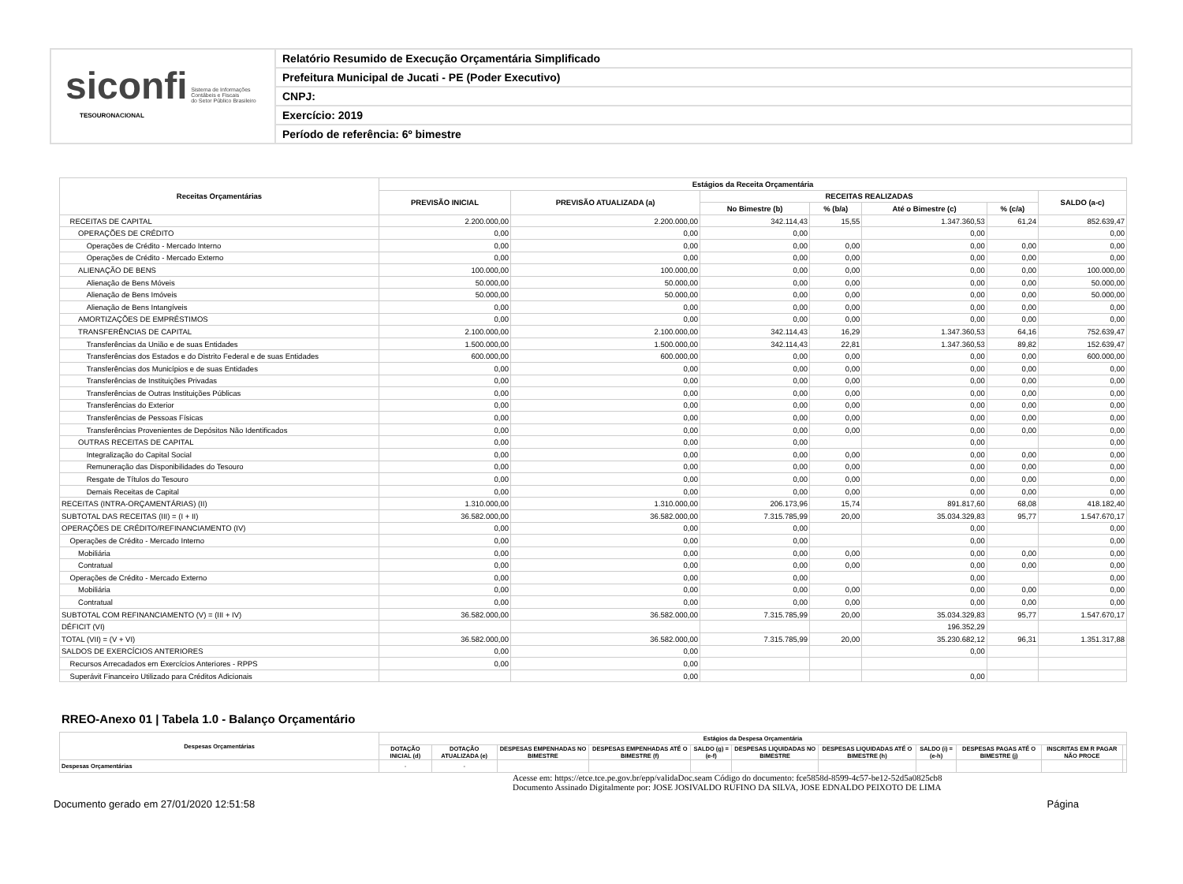siconfi Sistema de Informações
Contábeis e Fiscais
do Setor Público Brasileiro
TESOURONACIONAL
Relatório Resumido de Execução Orçamentária Simplificado
Prefeitura Municipal de Jucati - PE (Poder Executivo)
CNPJ:
Exercício: 2019
Período de referência: 6º bimestre
| Receitas Orçamentárias | Estágios da Receita Orçamentária | | | | | | |
| --- | --- | --- | --- | --- | --- | --- | --- |
| | PREVISÃO INICIAL | PREVISÃO ATUALIZADA (a) | RECEITAS REALIZADAS | | | | SALDO (a-c) |
| | | | No Bimestre (b) | % (b/a) | Até o Bimestre (c) | % (c/a) | |
| RECEITAS DE CAPITAL | 2.200.000,00 | 2.200.000,00 | 342.114,43 | 15,55 | 1.347.360,53 | 61,24 | 852.639,47 |
| OPERAÇÕES DE CRÉDITO | 0,00 | 0,00 | 0,00 | | 0,00 | | 0,00 |
| Operações de Crédito - Mercado Interno | 0,00 | 0,00 | 0,00 | 0,00 | 0,00 | 0,00 | 0,00 |
| Operações de Crédito - Mercado Externo | 0,00 | 0,00 | 0,00 | 0,00 | 0,00 | 0,00 | 0,00 |
| ALIENAÇÃO DE BENS | 100.000,00 | 100.000,00 | 0,00 | 0,00 | 0,00 | 0,00 | 100.000,00 |
| Alienação de Bens Móveis | 50.000,00 | 50.000,00 | 0,00 | 0,00 | 0,00 | 0,00 | 50.000,00 |
| Alienação de Bens Imóveis | 50.000,00 | 50.000,00 | 0,00 | 0,00 | 0,00 | 0,00 | 50.000,00 |
| Alienação de Bens Intangíveis | 0,00 | 0,00 | 0,00 | 0,00 | 0,00 | 0,00 | 0,00 |
| AMORTIZAÇÕES DE EMPRÉSTIMOS | 0,00 | 0,00 | 0,00 | 0,00 | 0,00 | 0,00 | 0,00 |
| TRANSFERÊNCIAS DE CAPITAL | 2.100.000,00 | 2.100.000,00 | 342.114,43 | 16,29 | 1.347.360,53 | 64,16 | 752.639,47 |
| Transferências da União e de suas Entidades | 1.500.000,00 | 1.500.000,00 | 342.114,43 | 22,81 | 1.347.360,53 | 89,82 | 152.639,47 |
| Transferências dos Estados e do Distrito Federal e de suas Entidades | 600.000,00 | 600.000,00 | 0,00 | 0,00 | 0,00 | 0,00 | 600.000,00 |
| Transferências dos Municípios e de suas Entidades | 0,00 | 0,00 | 0,00 | 0,00 | 0,00 | 0,00 | 0,00 |
| Transferências de Instituições Privadas | 0,00 | 0,00 | 0,00 | 0,00 | 0,00 | 0,00 | 0,00 |
| Transferências de Outras Instituições Públicas | 0,00 | 0,00 | 0,00 | 0,00 | 0,00 | 0,00 | 0,00 |
| Transferências do Exterior | 0,00 | 0,00 | 0,00 | 0,00 | 0,00 | 0,00 | 0,00 |
| Transferências de Pessoas Físicas | 0,00 | 0,00 | 0,00 | 0,00 | 0,00 | 0,00 | 0,00 |
| Transferências Provenientes de Depósitos Não Identificados | 0,00 | 0,00 | 0,00 | 0,00 | 0,00 | 0,00 | 0,00 |
| OUTRAS RECEITAS DE CAPITAL | 0,00 | 0,00 | 0,00 | | 0,00 | | 0,00 |
| Integralização do Capital Social | 0,00 | 0,00 | 0,00 | 0,00 | 0,00 | 0,00 | 0,00 |
| Remuneração das Disponibilidades do Tesouro | 0,00 | 0,00 | 0,00 | 0,00 | 0,00 | 0,00 | 0,00 |
| Resgate de Títulos do Tesouro | 0,00 | 0,00 | 0,00 | 0,00 | 0,00 | 0,00 | 0,00 |
| Demais Receitas de Capital | 0,00 | 0,00 | 0,00 | 0,00 | 0,00 | 0,00 | 0,00 |
| RECEITAS (INTRA-ORÇAMENTÁRIAS) (II) | 1.310.000,00 | 1.310.000,00 | 206.173,96 | 15,74 | 891.817,60 | 68,08 | 418.182,40 |
| SUBTOTAL DAS RECEITAS (III) = (I + II) | 36.582.000,00 | 36.582.000,00 | 7.315.785,99 | 20,00 | 35.034.329,83 | 95,77 | 1.547.670,17 |
| OPERAÇÕES DE CRÉDITO/REFINANCIAMENTO (IV) | 0,00 | 0,00 | 0,00 | | 0,00 | | 0,00 |
| Operações de Crédito - Mercado Interno | 0,00 | 0,00 | 0,00 | | 0,00 | | 0,00 |
| Mobiliária | 0,00 | 0,00 | 0,00 | 0,00 | 0,00 | 0,00 | 0,00 |
| Contratual | 0,00 | 0,00 | 0,00 | 0,00 | 0,00 | 0,00 | 0,00 |
| Operações de Crédito - Mercado Externo | 0,00 | 0,00 | 0,00 | | 0,00 | | 0,00 |
| Mobiliária | 0,00 | 0,00 | 0,00 | 0,00 | 0,00 | 0,00 | 0,00 |
| Contratual | 0,00 | 0,00 | 0,00 | 0,00 | 0,00 | 0,00 | 0,00 |
| SUBTOTAL COM REFINANCIAMENTO (V) = (III + IV) | 36.582.000,00 | 36.582.000,00 | 7.315.785,99 | 20,00 | 35.034.329,83 | 95,77 | 1.547.670,17 |
| DÉFICIT (VI) | | | | | 196.352,29 | | |
| TOTAL (VII) = (V + VI) | 36.582.000,00 | 36.582.000,00 | 7.315.785,99 | 20,00 | 35.230.682,12 | 96,31 | 1.351.317,88 |
| SALDOS DE EXERCÍCIOS ANTERIORES | 0,00 | 0,00 | | | 0,00 | | |
| Recursos Arrecadados em Exercícios Anteriores - RPPS | 0,00 | 0,00 | | | | | |
| Superávit Financeiro Utilizado para Créditos Adicionais | | 0,00 | | | 0,00 | | |
RREO-Anexo 01 | Tabela 1.0 - Balanço Orçamentário
| Despesas Orçamentárias | Estágios da Despesa Orçamentária | | | | | | | | | | |
| --- | --- | --- | --- | --- | --- | --- | --- | --- | --- | --- | --- |
| | DOTAÇÃO INICIAL (d) | DOTAÇÃO ATUALIZADA (e) | DESPESAS EMPENHADAS NO BIMESTRE | DESPESAS EMPENHADAS ATÉ O BIMESTRE (f) | SALDO (g) = (e-f) | DESPESAS LIQUIDADAS NO BIMESTRE | DESPESAS LIQUIDADAS ATÉ O BIMESTRE (h) | SALDO (i) = (e-h) | DESPESAS PAGAS ATÉ O BIMESTRE (j) | INSCRITAS EM R PAGAR NÃO PROCE | |
| Despesas Orçamentárias | - | - | | | | | | | | | |
Acesse em: https://etce.tce.pe.gov.br/epp/validaDoc.seam Código do documento: fce5858d-8599-4c57-be12-52d5a0825cb8
Documento Assinado Digitalmente por: JOSE JOSIVALDO RUFINO DA SILVA, JOSE EDNALDO PEIXOTO DE LIMA
Documento gerado em 27/01/2020 12:51:58 Página